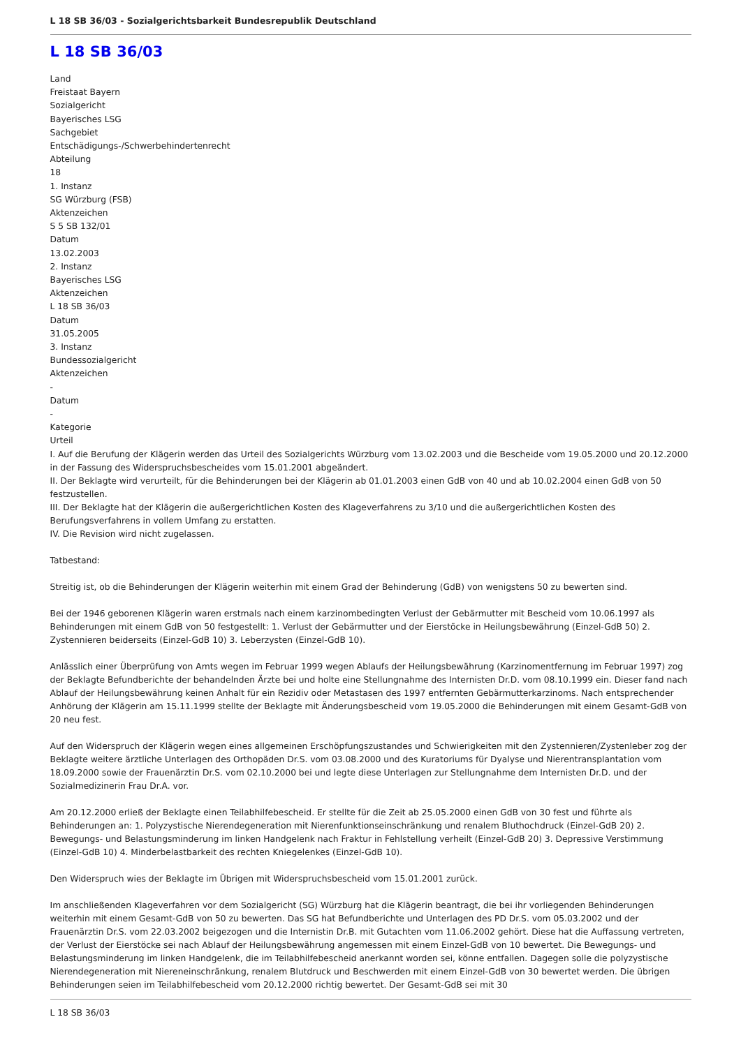L 18 SB 36/03 - Sozialgerichtsbarkeit Bundesrepublik Deutschland
L 18 SB 36/03
Land
Freistaat Bayern
Sozialgericht
Bayerisches LSG
Sachgebiet
Entschädigungs-/Schwerbehindertenrecht
Abteilung
18
1. Instanz
SG Würzburg (FSB)
Aktenzeichen
S 5 SB 132/01
Datum
13.02.2003
2. Instanz
Bayerisches LSG
Aktenzeichen
L 18 SB 36/03
Datum
31.05.2005
3. Instanz
Bundessozialgericht
Aktenzeichen
-
Datum
-
Kategorie
Urteil
I. Auf die Berufung der Klägerin werden das Urteil des Sozialgerichts Würzburg vom 13.02.2003 und die Bescheide vom 19.05.2000 und 20.12.2000 in der Fassung des Widerspruchsbescheides vom 15.01.2001 abgeändert.
II. Der Beklagte wird verurteilt, für die Behinderungen bei der Klägerin ab 01.01.2003 einen GdB von 40 und ab 10.02.2004 einen GdB von 50 festzustellen.
III. Der Beklagte hat der Klägerin die außergerichtlichen Kosten des Klageverfahrens zu 3/10 und die außergerichtlichen Kosten des Berufungsverfahrens in vollem Umfang zu erstatten.
IV. Die Revision wird nicht zugelassen.
Tatbestand:
Streitig ist, ob die Behinderungen der Klägerin weiterhin mit einem Grad der Behinderung (GdB) von wenigstens 50 zu bewerten sind.
Bei der 1946 geborenen Klägerin waren erstmals nach einem karzinombedingten Verlust der Gebärmutter mit Bescheid vom 10.06.1997 als Behinderungen mit einem GdB von 50 festgestellt: 1. Verlust der Gebärmutter und der Eierstöcke in Heilungsbewährung (Einzel-GdB 50) 2. Zystennieren beiderseits (Einzel-GdB 10) 3. Leberzysten (Einzel-GdB 10).
Anlässlich einer Überprüfung von Amts wegen im Februar 1999 wegen Ablaufs der Heilungsbewährung (Karzinomentfernung im Februar 1997) zog der Beklagte Befundberichte der behandelnden Ärzte bei und holte eine Stellungnahme des Internisten Dr.D. vom 08.10.1999 ein. Dieser fand nach Ablauf der Heilungsbewährung keinen Anhalt für ein Rezidiv oder Metastasen des 1997 entfernten Gebärmutterkarzinoms. Nach entsprechender Anhörung der Klägerin am 15.11.1999 stellte der Beklagte mit Änderungsbescheid vom 19.05.2000 die Behinderungen mit einem Gesamt-GdB von 20 neu fest.
Auf den Widerspruch der Klägerin wegen eines allgemeinen Erschöpfungszustandes und Schwierigkeiten mit den Zystennieren/Zystenleber zog der Beklagte weitere ärztliche Unterlagen des Orthopäden Dr.S. vom 03.08.2000 und des Kuratoriums für Dyalyse und Nierentransplantation vom 18.09.2000 sowie der Frauenärztin Dr.S. vom 02.10.2000 bei und legte diese Unterlagen zur Stellungnahme dem Internisten Dr.D. und der Sozialmedizinerin Frau Dr.A. vor.
Am 20.12.2000 erließ der Beklagte einen Teilabhilfebescheid. Er stellte für die Zeit ab 25.05.2000 einen GdB von 30 fest und führte als Behinderungen an: 1. Polyzystische Nierendegeneration mit Nierenfunktionseinschränkung und renalem Bluthochdruck (Einzel-GdB 20) 2. Bewegungs- und Belastungsminderung im linken Handgelenk nach Fraktur in Fehlstellung verheilt (Einzel-GdB 20) 3. Depressive Verstimmung (Einzel-GdB 10) 4. Minderbelastbarkeit des rechten Kniegelenkes (Einzel-GdB 10).
Den Widerspruch wies der Beklagte im Übrigen mit Widerspruchsbescheid vom 15.01.2001 zurück.
Im anschließenden Klageverfahren vor dem Sozialgericht (SG) Würzburg hat die Klägerin beantragt, die bei ihr vorliegenden Behinderungen weiterhin mit einem Gesamt-GdB von 50 zu bewerten. Das SG hat Befundberichte und Unterlagen des PD Dr.S. vom 05.03.2002 und der Frauenärztin Dr.S. vom 22.03.2002 beigezogen und die Internistin Dr.B. mit Gutachten vom 11.06.2002 gehört. Diese hat die Auffassung vertreten, der Verlust der Eierstöcke sei nach Ablauf der Heilungsbewährung angemessen mit einem Einzel-GdB von 10 bewertet. Die Bewegungs- und Belastungsminderung im linken Handgelenk, die im Teilabhilfebescheid anerkannt worden sei, könne entfallen. Dagegen solle die polyzystische Nierendegeneration mit Niereneinschränkung, renalem Blutdruck und Beschwerden mit einem Einzel-GdB von 30 bewertet werden. Die übrigen Behinderungen seien im Teilabhilfebescheid vom 20.12.2000 richtig bewertet. Der Gesamt-GdB sei mit 30
L 18 SB 36/03